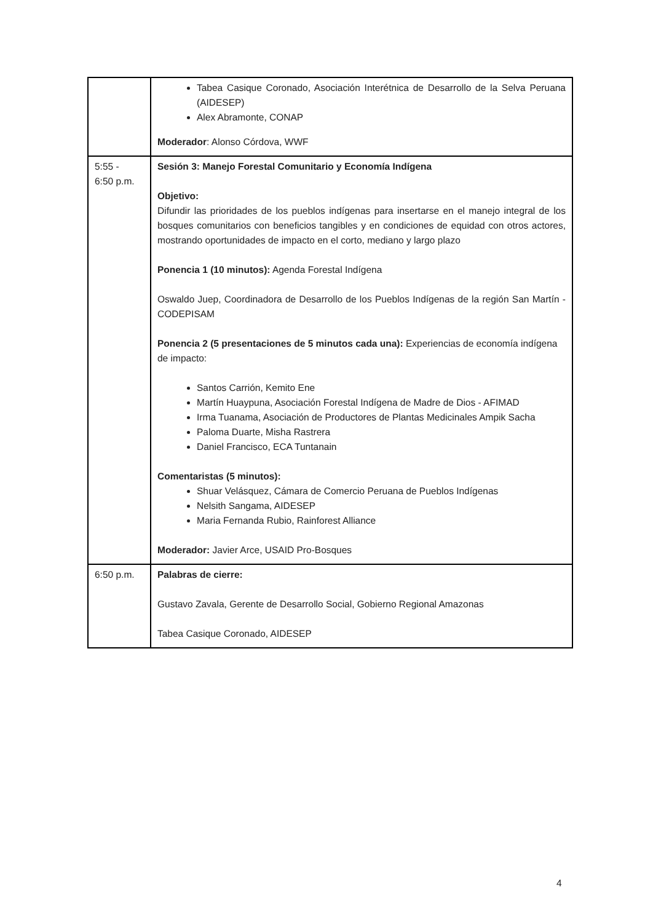| | Tabea Casique Coronado, Asociación Interétnica de Desarrollo de la Selva Peruana (AIDESEP) Alex Abramonte, CONAP Moderador : Alonso Córdova, WWF |
| 5:55 - 6:50 p.m. | Sesión 3: Manejo Forestal Comunitario y Economía Indígena Objetivo: Difundir las prioridades de los pueblos indígenas para insertarse en el manejo integral de los bosques comunitarios con beneficios tangibles y en condiciones de equidad con otros actores, mostrando oportunidades de impacto en el corto, mediano y largo plazo Ponencia 1 (10 minutos): Agenda Forestal Indígena Oswaldo Juep, Coordinadora de Desarrollo de los Pueblos Indígenas de la región San Martín - CODEPISAM Ponencia 2 (5 presentaciones de 5 minutos cada una): Experiencias de economía indígena de impacto: Santos Carrión, Kemito Ene Martín Huaypuna, Asociación Forestal Indígena de Madre de Dios - AFIMAD Irma Tuanama, Asociación de Productores de Plantas Medicinales Ampik Sacha Paloma Duarte, Misha Rastrera Daniel Francisco, ECA Tuntanain Comentaristas (5 minutos): Shuar Velásquez, Cámara de Comercio Peruana de Pueblos Indígenas Nelsith Sangama, AIDESEP Maria Fernanda Rubio, Rainforest Alliance Moderador: Javier Arce, USAID Pro-Bosques |
| 6:50 p.m. | Palabras de cierre: Gustavo Zavala, Gerente de Desarrollo Social, Gobierno Regional Amazonas Tabea Casique Coronado, AIDESEP |
4